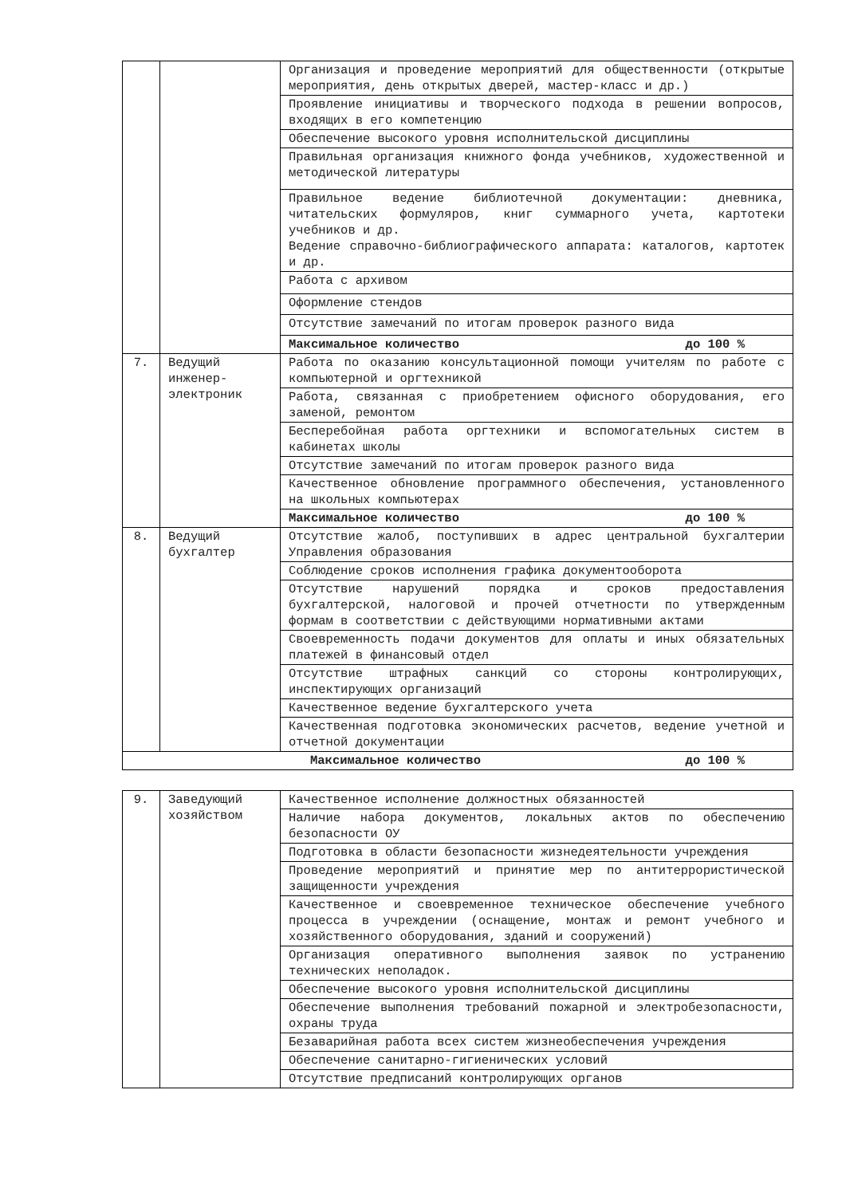| | | Организация и проведение мероприятий для общественности (открытые мероприятия, день открытых дверей, мастер-класс и др.) |
| | | Проявление инициативы и творческого подхода в решении вопросов, входящих в его компетенцию |
| | | Обеспечение высокого уровня исполнительской дисциплины |
| | | Правильная организация книжного фонда учебников, художественной и методической литературы |
| | | Правильное ведение библиотечной документации: дневника, читательских формуляров, книг суммарного учета, картотеки учебников и др. Ведение справочно-библиографического аппарата: каталогов, картотек и др. |
| | | Работа с архивом |
| | | Оформление стендов |
| | | Отсутствие замечаний по итогам проверок разного вида |
| | | Максимальное количество до 100 % |
| 7. | Ведущий инженер-электроник | Работа по оказанию консультационной помощи учителям по работе с компьютерной и оргтехникой |
| | | Работа, связанная с приобретением офисного оборудования, его заменой, ремонтом |
| | | Бесперебойная работа оргтехники и вспомогательных систем в кабинетах школы |
| | | Отсутствие замечаний по итогам проверок разного вида |
| | | Качественное обновление программного обеспечения, установленного на школьных компьютерах |
| | | Максимальное количество до 100 % |
| 8. | Ведущий бухгалтер | Отсутствие жалоб, поступивших в адрес центральной бухгалтерии Управления образования |
| | | Соблюдение сроков исполнения графика документооборота |
| | | Отсутствие нарушений порядка и сроков предоставления бухгалтерской, налоговой и прочей отчетности по утвержденным формам в соответствии с действующими нормативными актами |
| | | Своевременность подачи документов для оплаты и иных обязательных платежей в финансовый отдел |
| | | Отсутствие штрафных санкций со стороны контролирующих, инспектирующих организаций |
| | | Качественное ведение бухгалтерского учета |
| | | Качественная подготовка экономических расчетов, ведение учетной и отчетной документации |
| Максимальное количество до 100 % | | |
| 9. | Заведующий хозяйством | Качественное исполнение должностных обязанностей |
| | | Наличие набора документов, локальных актов по обеспечению безопасности ОУ |
| | | Подготовка в области безопасности жизнедеятельности учреждения |
| | | Проведение мероприятий и принятие мер по антитеррористической защищенности учреждения |
| | | Качественное и своевременное техническое обеспечение учебного процесса в учреждении (оснащение, монтаж и ремонт учебного и хозяйственного оборудования, зданий и сооружений) |
| | | Организация оперативного выполнения заявок по устранению технических неполадок. |
| | | Обеспечение высокого уровня исполнительской дисциплины |
| | | Обеспечение выполнения требований пожарной и электробезопасности, охраны труда |
| | | Безаварийная работа всех систем жизнеобеспечения учреждения |
| | | Обеспечение санитарно-гигиенических условий |
| | | Отсутствие предписаний контролирующих органов |